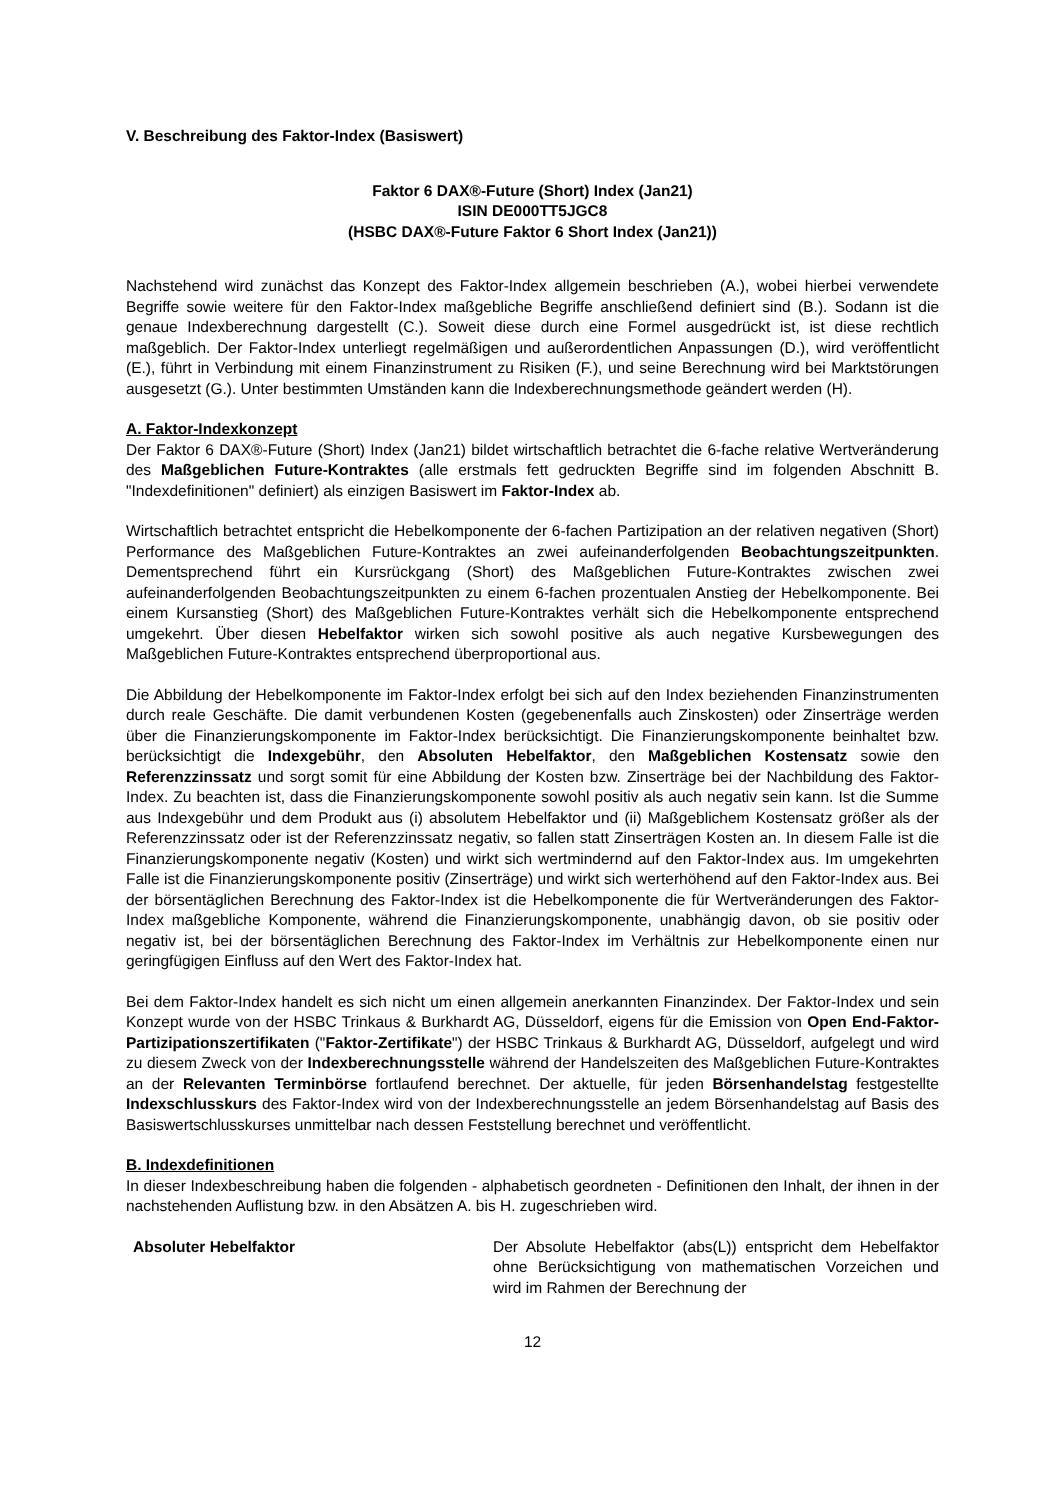V. Beschreibung des Faktor-Index (Basiswert)
Faktor 6 DAX®-Future (Short) Index (Jan21)
ISIN DE000TT5JGC8
(HSBC DAX®-Future Faktor 6 Short Index (Jan21))
Nachstehend wird zunächst das Konzept des Faktor-Index allgemein beschrieben (A.), wobei hierbei verwendete Begriffe sowie weitere für den Faktor-Index maßgebliche Begriffe anschließend definiert sind (B.). Sodann ist die genaue Indexberechnung dargestellt (C.). Soweit diese durch eine Formel ausgedrückt ist, ist diese rechtlich maßgeblich. Der Faktor-Index unterliegt regelmäßigen und außerordentlichen Anpassungen (D.), wird veröffentlicht (E.), führt in Verbindung mit einem Finanzinstrument zu Risiken (F.), und seine Berechnung wird bei Marktstörungen ausgesetzt (G.). Unter bestimmten Umständen kann die Indexberechnungsmethode geändert werden (H).
A. Faktor-Indexkonzept
Der Faktor 6 DAX®-Future (Short) Index (Jan21) bildet wirtschaftlich betrachtet die 6-fache relative Wertveränderung des Maßgeblichen Future-Kontraktes (alle erstmals fett gedruckten Begriffe sind im folgenden Abschnitt B. "Indexdefinitionen" definiert) als einzigen Basiswert im Faktor-Index ab.
Wirtschaftlich betrachtet entspricht die Hebelkomponente der 6-fachen Partizipation an der relativen negativen (Short) Performance des Maßgeblichen Future-Kontraktes an zwei aufeinanderfolgenden Beobachtungszeitpunkten. Dementsprechend führt ein Kursrückgang (Short) des Maßgeblichen Future-Kontraktes zwischen zwei aufeinanderfolgenden Beobachtungszeitpunkten zu einem 6-fachen prozentualen Anstieg der Hebelkomponente. Bei einem Kursanstieg (Short) des Maßgeblichen Future-Kontraktes verhält sich die Hebelkomponente entsprechend umgekehrt. Über diesen Hebelfaktor wirken sich sowohl positive als auch negative Kursbewegungen des Maßgeblichen Future-Kontraktes entsprechend überproportional aus.
Die Abbildung der Hebelkomponente im Faktor-Index erfolgt bei sich auf den Index beziehenden Finanzinstrumenten durch reale Geschäfte. Die damit verbundenen Kosten (gegebenenfalls auch Zinskosten) oder Zinserträge werden über die Finanzierungskomponente im Faktor-Index berücksichtigt. Die Finanzierungskomponente beinhaltet bzw. berücksichtigt die Indexgebühr, den Absoluten Hebelfaktor, den Maßgeblichen Kostensatz sowie den Referenzzinssatz und sorgt somit für eine Abbildung der Kosten bzw. Zinserträge bei der Nachbildung des Faktor-Index. Zu beachten ist, dass die Finanzierungskomponente sowohl positiv als auch negativ sein kann. Ist die Summe aus Indexgebühr und dem Produkt aus (i) absolutem Hebelfaktor und (ii) Maßgeblichem Kostensatz größer als der Referenzzinssatz oder ist der Referenzzinssatz negativ, so fallen statt Zinserträgen Kosten an. In diesem Falle ist die Finanzierungskomponente negativ (Kosten) und wirkt sich wertmindernd auf den Faktor-Index aus. Im umgekehrten Falle ist die Finanzierungskomponente positiv (Zinserträge) und wirkt sich werterhöhend auf den Faktor-Index aus. Bei der börsentäglichen Berechnung des Faktor-Index ist die Hebelkomponente die für Wertveränderungen des Faktor-Index maßgebliche Komponente, während die Finanzierungskomponente, unabhängig davon, ob sie positiv oder negativ ist, bei der börsentäglichen Berechnung des Faktor-Index im Verhältnis zur Hebelkomponente einen nur geringfügigen Einfluss auf den Wert des Faktor-Index hat.
Bei dem Faktor-Index handelt es sich nicht um einen allgemein anerkannten Finanzindex. Der Faktor-Index und sein Konzept wurde von der HSBC Trinkaus & Burkhardt AG, Düsseldorf, eigens für die Emission von Open End-Faktor-Partizipationszertifikaten ("Faktor-Zertifikate") der HSBC Trinkaus & Burkhardt AG, Düsseldorf, aufgelegt und wird zu diesem Zweck von der Indexberechnungsstelle während der Handelszeiten des Maßgeblichen Future-Kontraktes an der Relevanten Terminbörse fortlaufend berechnet. Der aktuelle, für jeden Börsenhandelstag festgestellte Indexschlusskurs des Faktor-Index wird von der Indexberechnungsstelle an jedem Börsenhandelstag auf Basis des Basiswertschlusskurses unmittelbar nach dessen Feststellung berechnet und veröffentlicht.
B. Indexdefinitionen
In dieser Indexbeschreibung haben die folgenden - alphabetisch geordneten - Definitionen den Inhalt, der ihnen in der nachstehenden Auflistung bzw. in den Absätzen A. bis H. zugeschrieben wird.
Absoluter Hebelfaktor Der Absolute Hebelfaktor (abs(L)) entspricht dem Hebelfaktor ohne Berücksichtigung von mathematischen Vorzeichen und wird im Rahmen der Berechnung der
12